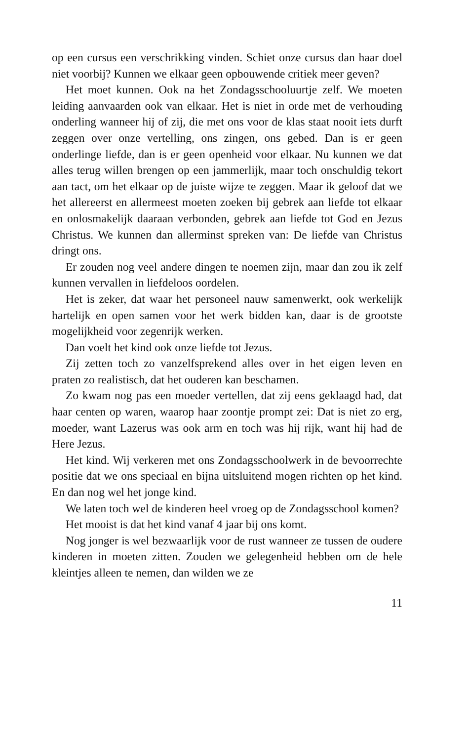op een cursus een verschrikking vinden. Schiet onze cursus dan haar doel niet voorbij? Kunnen we elkaar geen opbouwende critiek meer geven?
Het moet kunnen. Ook na het Zondagsschooluurtje zelf. We moeten leiding aanvaarden ook van elkaar. Het is niet in orde met de verhouding onderling wanneer hij of zij, die met ons voor de klas staat nooit iets durft zeggen over onze vertelling, ons zingen, ons gebed. Dan is er geen onderlinge liefde, dan is er geen openheid voor elkaar. Nu kunnen we dat alles terug willen brengen op een jammerlijk, maar toch onschuldig tekort aan tact, om het elkaar op de juiste wijze te zeggen. Maar ik geloof dat we het allereerst en allermeest moeten zoeken bij gebrek aan liefde tot elkaar en onlosmakelijk daaraan verbonden, gebrek aan liefde tot God en Jezus Christus. We kunnen dan allerminst spreken van: De liefde van Christus dringt ons.
Er zouden nog veel andere dingen te noemen zijn, maar dan zou ik zelf kunnen vervallen in liefdeloos oordelen.
Het is zeker, dat waar het personeel nauw samenwerkt, ook werkelijk hartelijk en open samen voor het werk bidden kan, daar is de grootste mogelijkheid voor zegenrijk werken.
Dan voelt het kind ook onze liefde tot Jezus.
Zij zetten toch zo vanzelfsprekend alles over in het eigen leven en praten zo realistisch, dat het ouderen kan beschamen.
Zo kwam nog pas een moeder vertellen, dat zij eens geklaagd had, dat haar centen op waren, waarop haar zoontje prompt zei: Dat is niet zo erg, moeder, want Lazerus was ook arm en toch was hij rijk, want hij had de Here Jezus.
Het kind. Wij verkeren met ons Zondagsschoolwerk in de bevoorrechte positie dat we ons speciaal en bijna uitsluitend mogen richten op het kind. En dan nog wel het jonge kind.
We laten toch wel de kinderen heel vroeg op de Zondagsschool komen?
Het mooist is dat het kind vanaf 4 jaar bij ons komt.
Nog jonger is wel bezwaarlijk voor de rust wanneer ze tussen de oudere kinderen in moeten zitten. Zouden we gelegenheid hebben om de hele kleintjes alleen te nemen, dan wilden we ze
11